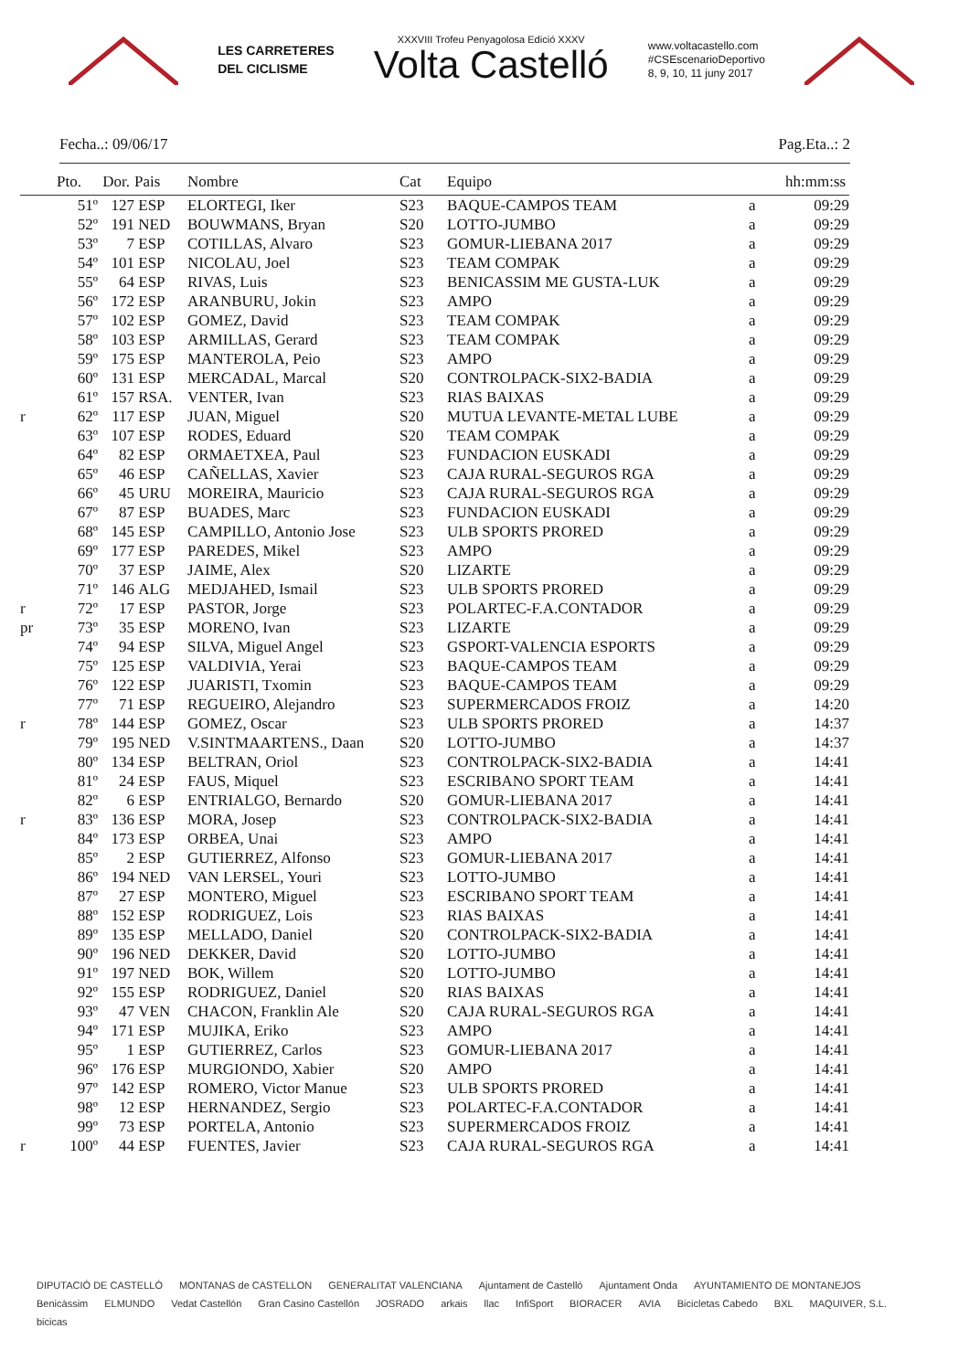LES CARRETERES
DEL CICLISME
XXXVIII Trofeu Penyagolosa Edició XXXV
Volta Castelló
www.voltacastello.com
#CSEscenarioDeportivo
8, 9, 10, 11 juny 2017
Fecha..: 09/06/17 Pag.Eta..: 2
| | Pto. | Dor. | Pais | Nombre | Cat | Equipo | | hh:mm:ss |
| --- | --- | --- | --- | --- | --- | --- | --- | --- |
| | 51º | 127 | ESP | ELORTEGI, Iker | S23 | BAQUE-CAMPOS TEAM | a | 09:29 |
| | 52º | 191 | NED | BOUWMANS, Bryan | S20 | LOTTO-JUMBO | a | 09:29 |
| | 53º | 7 | ESP | COTILLAS, Alvaro | S23 | GOMUR-LIEBANA 2017 | a | 09:29 |
| | 54º | 101 | ESP | NICOLAU, Joel | S23 | TEAM COMPAK | a | 09:29 |
| | 55º | 64 | ESP | RIVAS, Luis | S23 | BENICASSIM ME GUSTA-LUK | a | 09:29 |
| | 56º | 172 | ESP | ARANBURU, Jokin | S23 | AMPO | a | 09:29 |
| | 57º | 102 | ESP | GOMEZ, David | S23 | TEAM COMPAK | a | 09:29 |
| | 58º | 103 | ESP | ARMILLAS, Gerard | S23 | TEAM COMPAK | a | 09:29 |
| | 59º | 175 | ESP | MANTEROLA, Peio | S23 | AMPO | a | 09:29 |
| | 60º | 131 | ESP | MERCADAL, Marcal | S20 | CONTROLPACK-SIX2-BADIA | a | 09:29 |
| | 61º | 157 | RSA. | VENTER, Ivan | S23 | RIAS BAIXAS | a | 09:29 |
| r | 62º | 117 | ESP | JUAN, Miguel | S20 | MUTUA LEVANTE-METAL LUBE | a | 09:29 |
| | 63º | 107 | ESP | RODES, Eduard | S20 | TEAM COMPAK | a | 09:29 |
| | 64º | 82 | ESP | ORMAETXEA, Paul | S23 | FUNDACION EUSKADI | a | 09:29 |
| | 65º | 46 | ESP | CAÑELLAS, Xavier | S23 | CAJA RURAL-SEGUROS RGA | a | 09:29 |
| | 66º | 45 | URU | MOREIRA, Mauricio | S23 | CAJA RURAL-SEGUROS RGA | a | 09:29 |
| | 67º | 87 | ESP | BUADES, Marc | S23 | FUNDACION EUSKADI | a | 09:29 |
| | 68º | 145 | ESP | CAMPILLO, Antonio Jose | S23 | ULB SPORTS PRORED | a | 09:29 |
| | 69º | 177 | ESP | PAREDES, Mikel | S23 | AMPO | a | 09:29 |
| | 70º | 37 | ESP | JAIME, Alex | S20 | LIZARTE | a | 09:29 |
| | 71º | 146 | ALG | MEDJAHED, Ismail | S23 | ULB SPORTS PRORED | a | 09:29 |
| r | 72º | 17 | ESP | PASTOR, Jorge | S23 | POLARTEC-F.A.CONTADOR | a | 09:29 |
| pr | 73º | 35 | ESP | MORENO, Ivan | S23 | LIZARTE | a | 09:29 |
| | 74º | 94 | ESP | SILVA, Miguel Angel | S23 | GSPORT-VALENCIA ESPORTS | a | 09:29 |
| | 75º | 125 | ESP | VALDIVIA, Yerai | S23 | BAQUE-CAMPOS TEAM | a | 09:29 |
| | 76º | 122 | ESP | JUARISTI, Txomin | S23 | BAQUE-CAMPOS TEAM | a | 09:29 |
| | 77º | 71 | ESP | REGUEIRO, Alejandro | S23 | SUPERMERCADOS FROIZ | a | 14:20 |
| r | 78º | 144 | ESP | GOMEZ, Oscar | S23 | ULB SPORTS PRORED | a | 14:37 |
| | 79º | 195 | NED | V.SINTMAARTENS., Daan | S20 | LOTTO-JUMBO | a | 14:37 |
| | 80º | 134 | ESP | BELTRAN, Oriol | S23 | CONTROLPACK-SIX2-BADIA | a | 14:41 |
| | 81º | 24 | ESP | FAUS, Miquel | S23 | ESCRIBANO SPORT TEAM | a | 14:41 |
| | 82º | 6 | ESP | ENTRIALGO, Bernardo | S20 | GOMUR-LIEBANA 2017 | a | 14:41 |
| r | 83º | 136 | ESP | MORA, Josep | S23 | CONTROLPACK-SIX2-BADIA | a | 14:41 |
| | 84º | 173 | ESP | ORBEA, Unai | S23 | AMPO | a | 14:41 |
| | 85º | 2 | ESP | GUTIERREZ, Alfonso | S23 | GOMUR-LIEBANA 2017 | a | 14:41 |
| | 86º | 194 | NED | VAN LERSEL, Youri | S23 | LOTTO-JUMBO | a | 14:41 |
| | 87º | 27 | ESP | MONTERO, Miguel | S23 | ESCRIBANO SPORT TEAM | a | 14:41 |
| | 88º | 152 | ESP | RODRIGUEZ, Lois | S23 | RIAS BAIXAS | a | 14:41 |
| | 89º | 135 | ESP | MELLADO, Daniel | S20 | CONTROLPACK-SIX2-BADIA | a | 14:41 |
| | 90º | 196 | NED | DEKKER, David | S20 | LOTTO-JUMBO | a | 14:41 |
| | 91º | 197 | NED | BOK, Willem | S20 | LOTTO-JUMBO | a | 14:41 |
| | 92º | 155 | ESP | RODRIGUEZ, Daniel | S20 | RIAS BAIXAS | a | 14:41 |
| | 93º | 47 | VEN | CHACON, Franklin Ale | S20 | CAJA RURAL-SEGUROS RGA | a | 14:41 |
| | 94º | 171 | ESP | MUJIKA, Eriko | S23 | AMPO | a | 14:41 |
| | 95º | 1 | ESP | GUTIERREZ, Carlos | S23 | GOMUR-LIEBANA 2017 | a | 14:41 |
| | 96º | 176 | ESP | MURGIONDO, Xabier | S20 | AMPO | a | 14:41 |
| | 97º | 142 | ESP | ROMERO, Victor Manue | S23 | ULB SPORTS PRORED | a | 14:41 |
| | 98º | 12 | ESP | HERNANDEZ, Sergio | S23 | POLARTEC-F.A.CONTADOR | a | 14:41 |
| | 99º | 73 | ESP | PORTELA, Antonio | S23 | SUPERMERCADOS FROIZ | a | 14:41 |
| r | 100º | 44 | ESP | FUENTES, Javier | S23 | CAJA RURAL-SEGUROS RGA | a | 14:41 |
DIPUTACIÓ DE CASTELLÓ MONTANAS de CASTELLON GENERALITAT VALENCIANA Ajuntament de Castelló Ajuntament Onda AYUNTAMIENTO DE MONTANEJOS Benicàssim ELMUNDO Vedat Castellón Gran Casino Castellón JOSRADO arkais llac InfiSport BIORACER AVIA Bicicletas Cabedo BXL MAQUIVER, S.L. bicicas